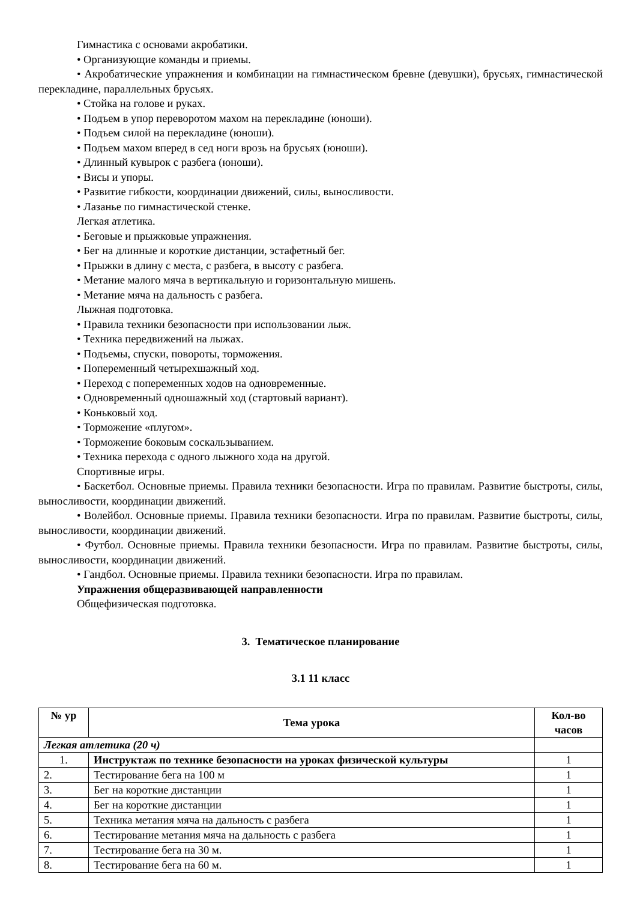Гимнастика с основами акробатики.
• Организующие команды и приемы.
• Акробатические упражнения и комбинации на гимнастическом бревне (девушки), брусьях, гимнастической перекладине, параллельных брусьях.
• Стойка на голове и руках.
• Подъем в упор переворотом махом на перекладине (юноши).
• Подъем силой на перекладине (юноши).
• Подъем махом вперед в сед ноги врозь на брусьях (юноши).
• Длинный кувырок с разбега (юноши).
• Висы и упоры.
• Развитие гибкости, координации движений, силы, выносливости.
• Лазанье по гимнастической стенке.
Легкая атлетика.
• Беговые и прыжковые упражнения.
• Бег на длинные и короткие дистанции, эстафетный бег.
• Прыжки в длину с места, с разбега, в высоту с разбега.
• Метание малого мяча в вертикальную и горизонтальную мишень.
• Метание мяча на дальность с разбега.
Лыжная подготовка.
• Правила техники безопасности при использовании лыж.
• Техника передвижений на лыжах.
• Подъемы, спуски, повороты, торможения.
• Попеременный четырехшажный ход.
• Переход с попеременных ходов на одновременные.
• Одновременный одношажный ход (стартовый вариант).
• Коньковый ход.
• Торможение «плугом».
• Торможение боковым соскальзыванием.
• Техника перехода с одного лыжного хода на другой.
Спортивные игры.
• Баскетбол. Основные приемы. Правила техники безопасности. Игра по правилам. Развитие быстроты, силы, выносливости, координации движений.
• Волейбол. Основные приемы. Правила техники безопасности. Игра по правилам. Развитие быстроты, силы, выносливости, координации движений.
• Футбол. Основные приемы. Правила техники безопасности. Игра по правилам. Развитие быстроты, силы, выносливости, координации движений.
• Гандбол. Основные приемы. Правила техники безопасности. Игра по правилам.
Упражнения общеразвивающей направленности
Общефизическая подготовка.
3. Тематическое планирование
3.1 11 класс
| № ур | Тема урока | Кол-во часов |
| --- | --- | --- |
| Легкая атлетика (20 ч) | | |
| 1. | Инструктаж по технике безопасности на уроках физической культуры | 1 |
| 2. | Тестирование бега на 100 м | 1 |
| 3. | Бег на короткие дистанции | 1 |
| 4. | Бег на короткие дистанции | 1 |
| 5. | Техника метания мяча на дальность с разбега | 1 |
| 6. | Тестирование метания мяча на дальность с разбега | 1 |
| 7. | Тестирование бега на 30 м. | 1 |
| 8. | Тестирование бега на 60 м. | 1 |